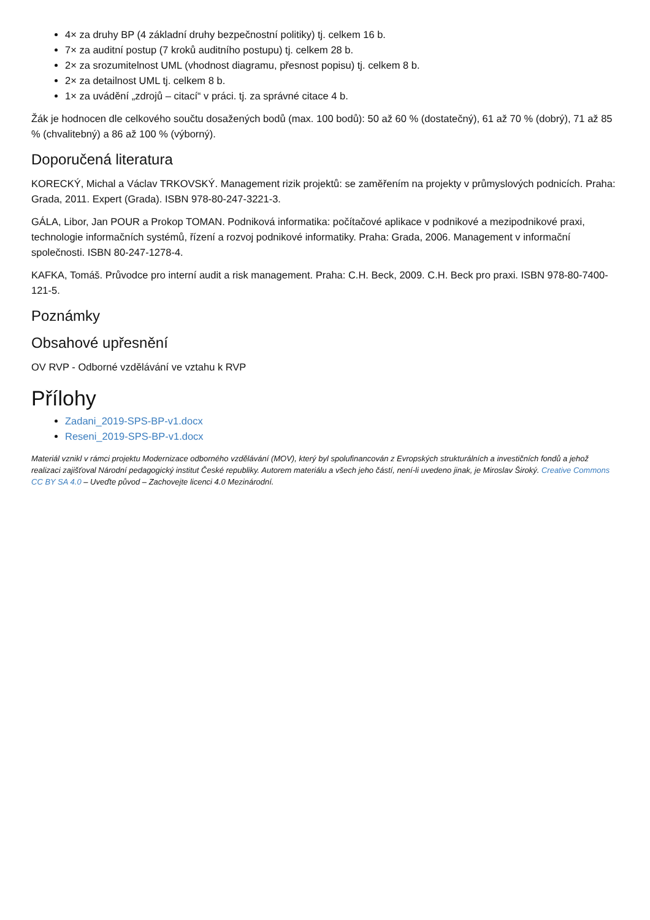4× za druhy BP (4 základní druhy bezpečnostní politiky) tj. celkem 16 b.
7× za auditní postup (7 kroků auditního postupu) tj. celkem 28 b.
2× za srozumitelnost UML (vhodnost diagramu, přesnost popisu) tj. celkem 8 b.
2× za detailnost UML tj. celkem 8 b.
1× za uvádění „zdrojů – citací“ v práci. tj. za správné citace 4 b.
Žák je hodnocen dle celkového součtu dosažených bodů (max. 100 bodů): 50 až 60 % (dostatečný), 61 až 70 % (dobrý), 71 až 85 % (chvalitebný) a 86 až 100 % (výborný).
Doporučená literatura
KORECKÝ, Michal a Václav TRKOVSKÝ. Management rizik projektů: se zaměřením na projekty v průmyslových podnicích. Praha: Grada, 2011. Expert (Grada). ISBN 978-80-247-3221-3.
GÁLA, Libor, Jan POUR a Prokop TOMAN. Podniková informatika: počítačové aplikace v podnikové a mezipodnikové praxi, technologie informačních systémů, řízení a rozvoj podnikové informatiky. Praha: Grada, 2006. Management v informační společnosti. ISBN 80-247-1278-4.
KAFKA, Tomáš. Průvodce pro interní audit a risk management. Praha: C.H. Beck, 2009. C.H. Beck pro praxi. ISBN 978-80-7400-121-5.
Poznámky
Obsahové upřesnění
OV RVP - Odborné vzdělávání ve vztahu k RVP
Přílohy
Zadani_2019-SPS-BP-v1.docx
Reseni_2019-SPS-BP-v1.docx
Materiál vznikl v rámci projektu Modernizace odborného vzdělávání (MOV), který byl spolufinancován z Evropských strukturálních a investičních fondů a jehož realizaci zajišťoval Národní pedagogický institut České republiky. Autorem materiálu a všech jeho částí, není-li uvedeno jinak, je Miroslav Široký. Creative Commons CC BY SA 4.0 – Uveďte původ – Zachovejte licenci 4.0 Mezinárodní.